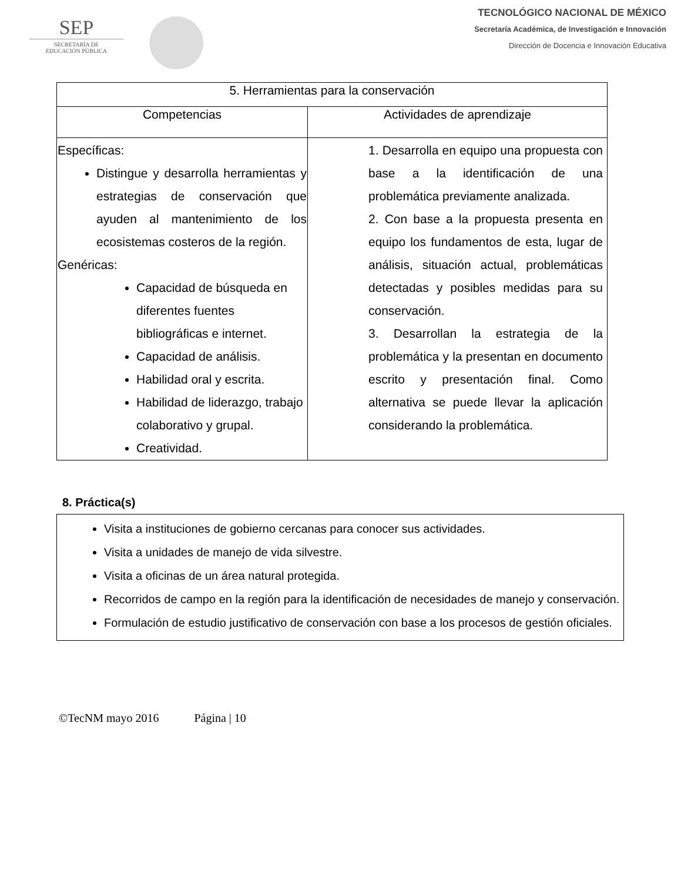SEP
SECRETARÍA DE
EDUCACIÓN PÚBLICA
TECNOLÓGICO NACIONAL DE MÉXICO
Secretaría Académica, de Investigación e Innovación
Dirección de Docencia e Innovación Educativa
| 5. Herramientas para la conservación | |
| --- | --- |
| Competencias | Actividades de aprendizaje |
| Específicas: Distingue y desarrolla herramientas y estrategias de conservación que ayuden al mantenimiento de los ecosistemas costeros de la región. Genéricas: Capacidad de búsqueda en diferentes fuentes bibliográficas e internet. Capacidad de análisis. Habilidad oral y escrita. Habilidad de liderazgo, trabajo colaborativo y grupal. Creatividad. | 1. Desarrolla en equipo una propuesta con base a la identificación de una problemática previamente analizada. 2. Con base a la propuesta presenta en equipo los fundamentos de esta, lugar de análisis, situación actual, problemáticas detectadas y posibles medidas para su conservación. 3. Desarrollan la estrategia de la problemática y la presentan en documento escrito y presentación final. Como alternativa se puede llevar la aplicación considerando la problemática. |
8. Práctica(s)
Visita a instituciones de gobierno cercanas para conocer sus actividades.
Visita a unidades de manejo de vida silvestre.
Visita a oficinas de un área natural protegida.
Recorridos de campo en la región para la identificación de necesidades de manejo y conservación.
Formulación de estudio justificativo de conservación con base a los procesos de gestión oficiales.
©TecNM mayo 2016 Página | 10